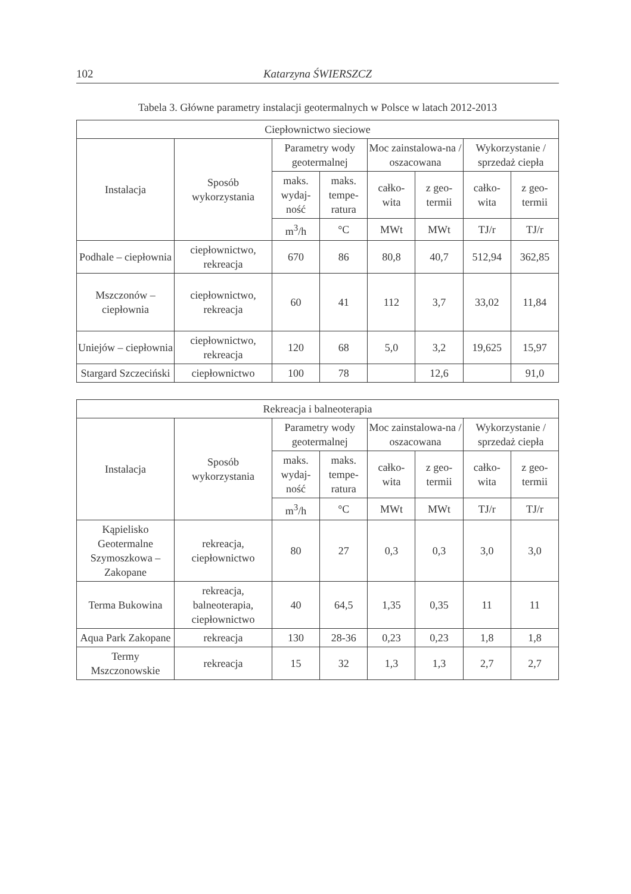102 Katarzyna ŚWIERSZCZ
Tabela 3. Główne parametry instalacji geotermalnych w Polsce w latach 2012-2013
| Ciepłownictwo sieciowe | | | | | | | |
| --- | --- | --- | --- | --- | --- | --- | --- |
| Instalacja | Sposób wykorzystania | Parametry wody geotermalnej | | Moc zainstalowa-na / oszacowana | | Wykorzystanie / sprzedaż ciepła | |
| | | maks. wydaj-ność | maks. tempe-ratura | całko-wita | z geo-termii | całko-wita | z geo-termii |
| | | m<sup>3</sup>/h | °C | MWt | MWt | TJ/r | TJ/r |
| Podhale – ciepłownia | ciepłownictwo, rekreacja | 670 | 86 | 80,8 | 40,7 | 512,94 | 362,85 |
| Mszczonów – ciepłownia | ciepłownictwo, rekreacja | 60 | 41 | 112 | 3,7 | 33,02 | 11,84 |
| Uniejów – ciepłownia | ciepłownictwo, rekreacja | 120 | 68 | 5,0 | 3,2 | 19,625 | 15,97 |
| Stargard Szczeciński | ciepłownictwo | 100 | 78 | | 12,6 | | 91,0 |
| Rekreacja i balneoterapia | | | | | | | |
| --- | --- | --- | --- | --- | --- | --- | --- |
| Instalacja | Sposób wykorzystania | Parametry wody geotermalnej | | Moc zainstalowa-na / oszacowana | | Wykorzystanie / sprzedaż ciepła | |
| | | maks. wydaj-ność | maks. tempe-ratura | całko-wita | z geo-termii | całko-wita | z geo-termii |
| | | m<sup>3</sup>/h | °C | MWt | MWt | TJ/r | TJ/r |
| Kąpielisko Geotermalne Szymoszkowa – Zakopane | rekreacja, ciepłownictwo | 80 | 27 | 0,3 | 0,3 | 3,0 | 3,0 |
| Terma Bukowina | rekreacja, balneoterapia, ciepłownictwo | 40 | 64,5 | 1,35 | 0,35 | 11 | 11 |
| Aqua Park Zakopane | rekreacja | 130 | 28-36 | 0,23 | 0,23 | 1,8 | 1,8 |
| Termy Mszczonowskie | rekreacja | 15 | 32 | 1,3 | 1,3 | 2,7 | 2,7 |